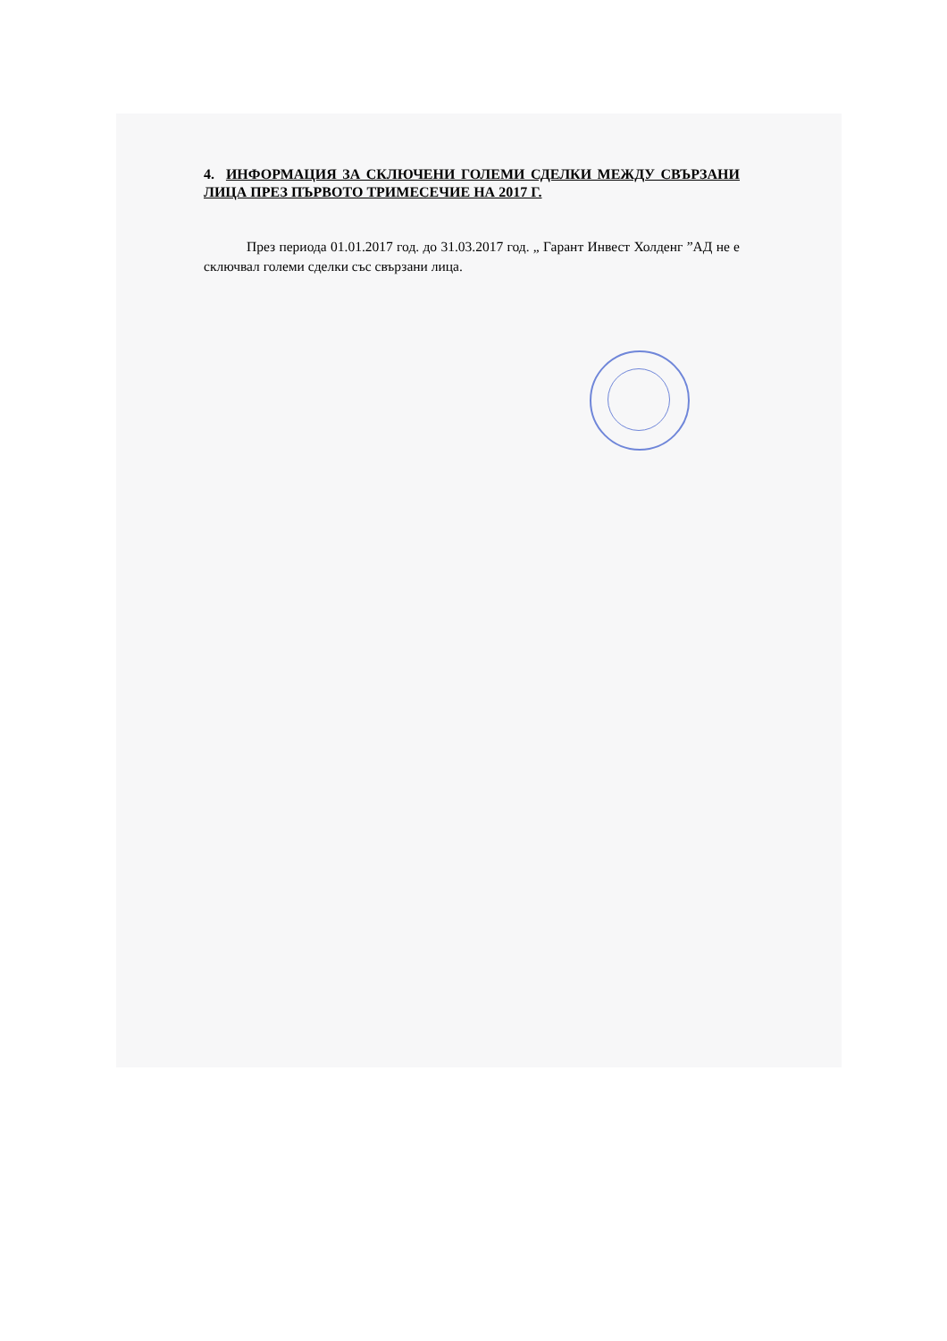4. ИНФОРМАЦИЯ ЗА СКЛЮЧЕНИ ГОЛЕМИ СДЕЛКИ МЕЖДУ СВЪРЗАНИ ЛИЦА ПРЕЗ ПЪРВОТО ТРИМЕСЕЧИЕ НА 2017 Г.
През периода 01.01.2017 год. до 31.03.2017 год. „ Гарант Инвест Холденг ”АД не е сключвал големи сделки със свързани лица.